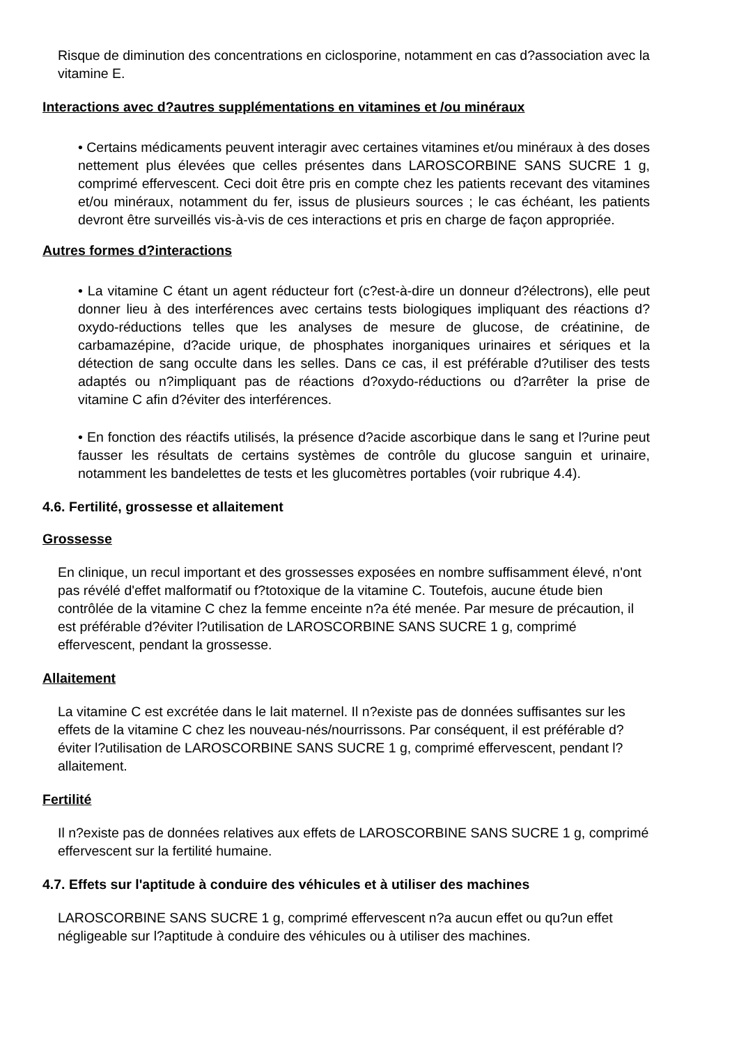Risque de diminution des concentrations en ciclosporine, notamment en cas d?association avec la vitamine E.
Interactions avec d?autres supplémentations en vitamines et /ou minéraux
• Certains médicaments peuvent interagir avec certaines vitamines et/ou minéraux à des doses nettement plus élevées que celles présentes dans LAROSCORBINE SANS SUCRE 1 g, comprimé effervescent. Ceci doit être pris en compte chez les patients recevant des vitamines et/ou minéraux, notamment du fer, issus de plusieurs sources ; le cas échéant, les patients devront être surveillés vis-à-vis de ces interactions et pris en charge de façon appropriée.
Autres formes d?interactions
• La vitamine C étant un agent réducteur fort (c?est-à-dire un donneur d?électrons), elle peut donner lieu à des interférences avec certains tests biologiques impliquant des réactions d?oxydo-réductions telles que les analyses de mesure de glucose, de créatinine, de carbamazépine, d?acide urique, de phosphates inorganiques urinaires et sériques et la détection de sang occulte dans les selles. Dans ce cas, il est préférable d?utiliser des tests adaptés ou n?impliquant pas de réactions d?oxydo-réductions ou d?arrêter la prise de vitamine C afin d?éviter des interférences.
• En fonction des réactifs utilisés, la présence d?acide ascorbique dans le sang et l?urine peut fausser les résultats de certains systèmes de contrôle du glucose sanguin et urinaire, notamment les bandelettes de tests et les glucomètres portables (voir rubrique 4.4).
4.6. Fertilité, grossesse et allaitement
Grossesse
En clinique, un recul important et des grossesses exposées en nombre suffisamment élevé, n'ont pas révélé d'effet malformatif ou f?totoxique de la vitamine C. Toutefois, aucune étude bien contrôlée de la vitamine C chez la femme enceinte n?a été menée. Par mesure de précaution, il est préférable d?éviter l?utilisation de LAROSCORBINE SANS SUCRE 1 g, comprimé effervescent, pendant la grossesse.
Allaitement
La vitamine C est excrétée dans le lait maternel. Il n?existe pas de données suffisantes sur les effets de la vitamine C chez les nouveau-nés/nourrissons. Par conséquent, il est préférable d?éviter l?utilisation de LAROSCORBINE SANS SUCRE 1 g, comprimé effervescent, pendant l?allaitement.
Fertilité
Il n?existe pas de données relatives aux effets de LAROSCORBINE SANS SUCRE 1 g, comprimé effervescent sur la fertilité humaine.
4.7. Effets sur l'aptitude à conduire des véhicules et à utiliser des machines
LAROSCORBINE SANS SUCRE 1 g, comprimé effervescent n?a aucun effet ou qu?un effet négligeable sur l?aptitude à conduire des véhicules ou à utiliser des machines.